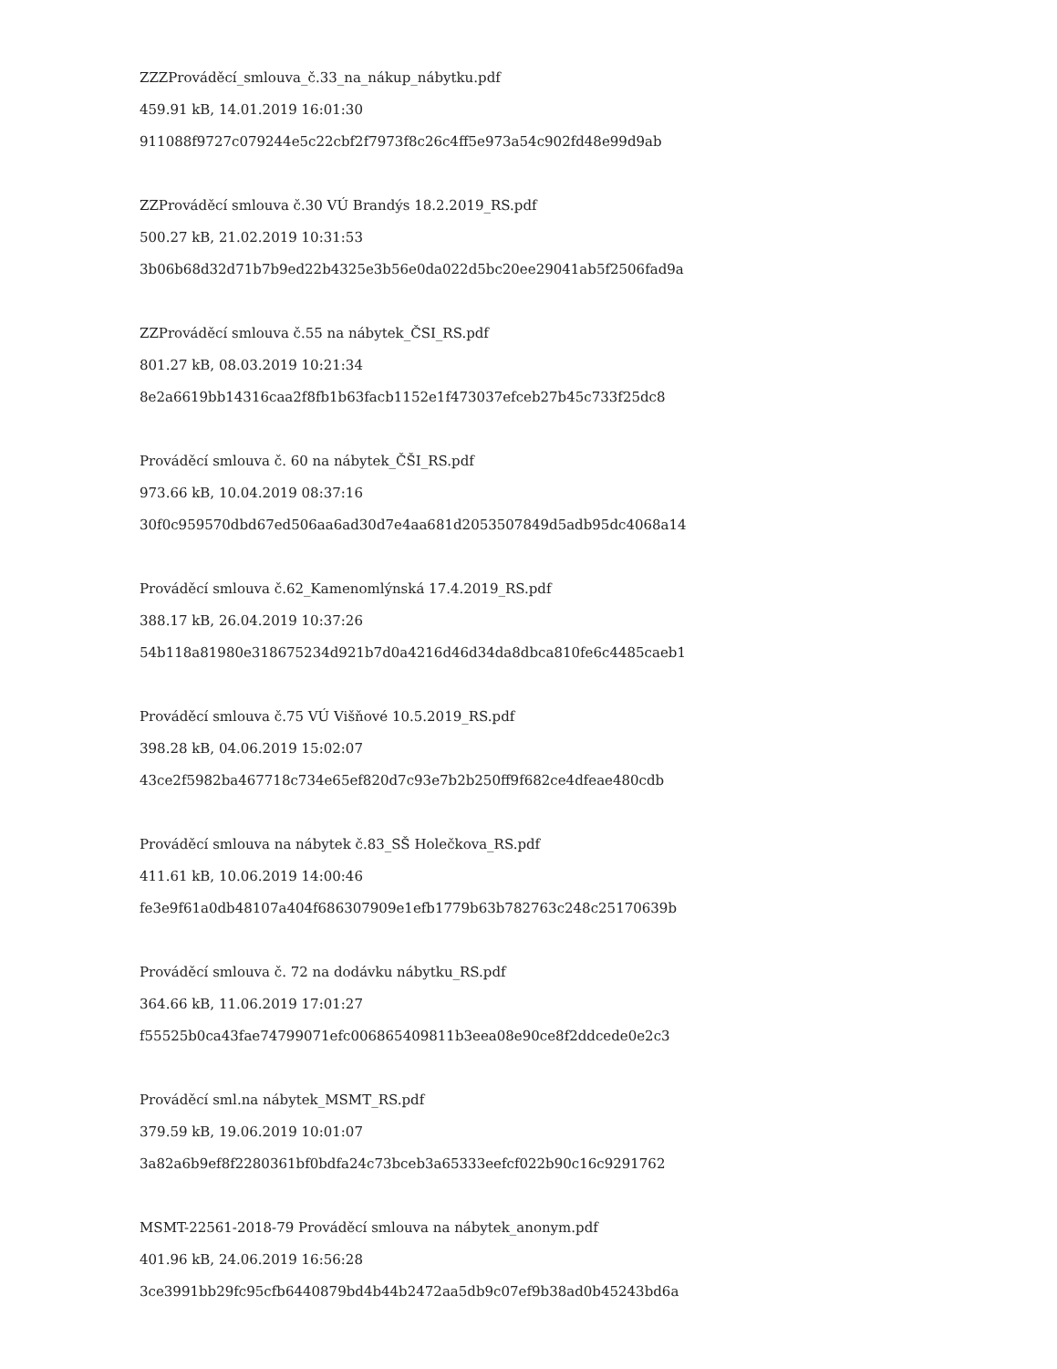ZZZProváděcí_smlouva_č.33_na_nákup_nábytku.pdf
459.91 kB, 14.01.2019 16:01:30
911088f9727c079244e5c22cbf2f7973f8c26c4ff5e973a54c902fd48e99d9ab
ZZProváděcí smlouva č.30 VÚ Brandýs 18.2.2019_RS.pdf
500.27 kB, 21.02.2019 10:31:53
3b06b68d32d71b7b9ed22b4325e3b56e0da022d5bc20ee29041ab5f2506fad9a
ZZProváděcí smlouva č.55 na nábytek_ČSI_RS.pdf
801.27 kB, 08.03.2019 10:21:34
8e2a6619bb14316caa2f8fb1b63facb1152e1f473037efceb27b45c733f25dc8
Prováděcí smlouva č. 60 na nábytek_ČŠI_RS.pdf
973.66 kB, 10.04.2019 08:37:16
30f0c959570dbd67ed506aa6ad30d7e4aa681d2053507849d5adb95dc4068a14
Prováděcí smlouva č.62_Kamenomlýnská 17.4.2019_RS.pdf
388.17 kB, 26.04.2019 10:37:26
54b118a81980e318675234d921b7d0a4216d46d34da8dbca810fe6c4485caeb1
Prováděcí smlouva č.75 VÚ Višňové 10.5.2019_RS.pdf
398.28 kB, 04.06.2019 15:02:07
43ce2f5982ba467718c734e65ef820d7c93e7b2b250ff9f682ce4dfeae480cdb
Prováděcí smlouva na nábytek č.83_SŠ Holečkova_RS.pdf
411.61 kB, 10.06.2019 14:00:46
fe3e9f61a0db48107a404f686307909e1efb1779b63b782763c248c25170639b
Prováděcí smlouva č. 72 na dodávku nábytku_RS.pdf
364.66 kB, 11.06.2019 17:01:27
f55525b0ca43fae74799071efc006865409811b3eea08e90ce8f2ddcede0e2c3
Prováděcí sml.na nábytek_MSMT_RS.pdf
379.59 kB, 19.06.2019 10:01:07
3a82a6b9ef8f2280361bf0bdfa24c73bceb3a65333eefcf022b90c16c9291762
MSMT-22561-2018-79 Prováděcí smlouva na nábytek_anonym.pdf
401.96 kB, 24.06.2019 16:56:28
3ce3991bb29fc95cfb6440879bd4b44b2472aa5db9c07ef9b38ad0b45243bd6a